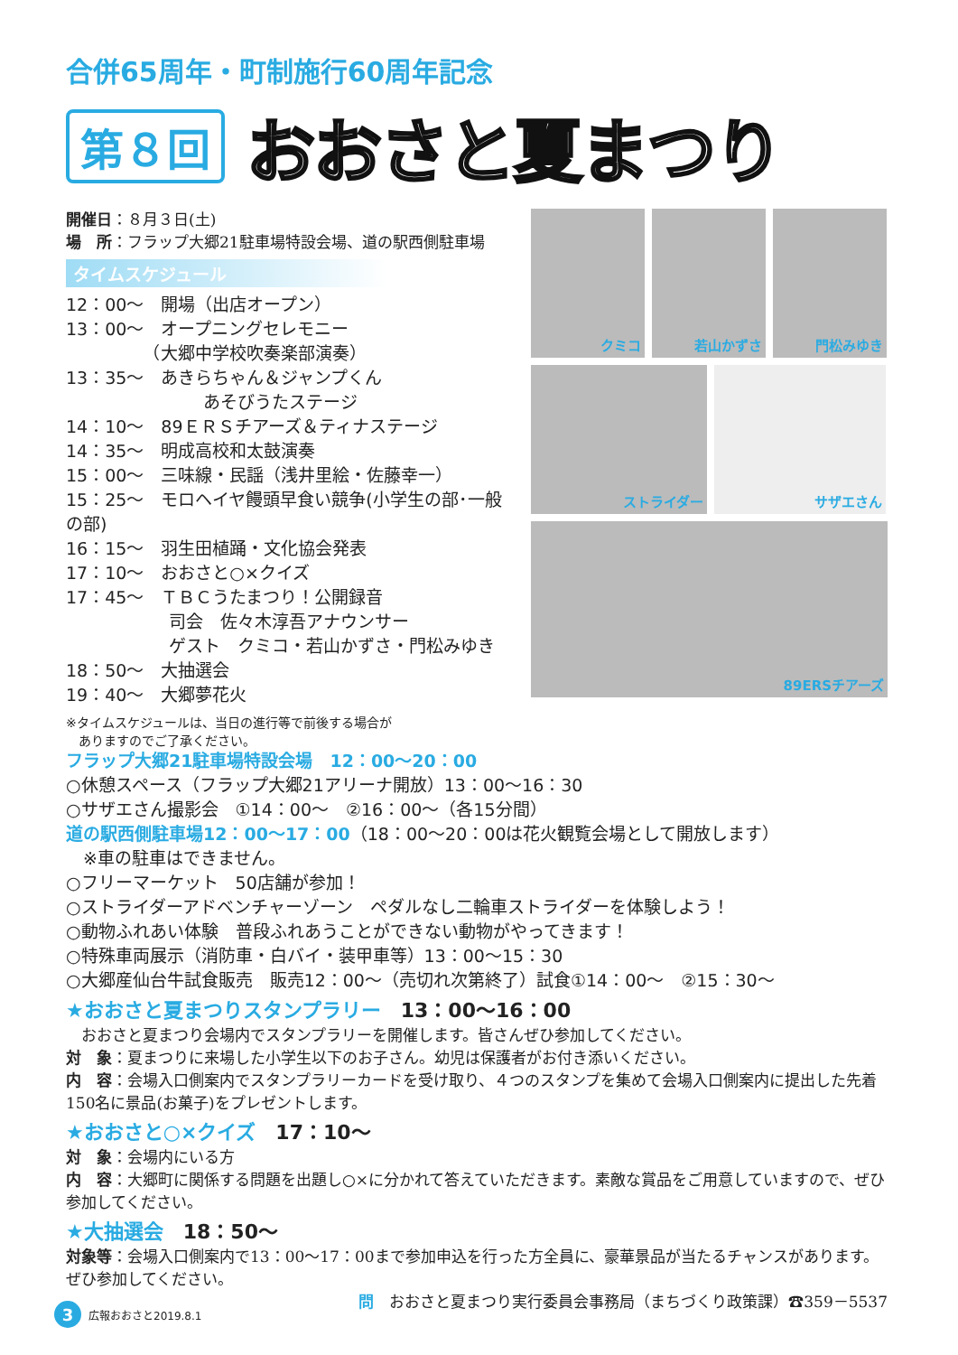合併65周年・町制施行60周年記念
第８回 おおさと夏まつり
開催日：８月３日(土)
場　所：フラップ大郷21駐車場特設会場、道の駅西側駐車場
タイムスケジュール
12：00～　開場（出店オープン）
13：00～　オープニングセレモニー
　　　　　（大郷中学校吹奏楽部演奏）
13：35～　あきらちゃん＆ジャンプくん
　　　　　　　　あそびうたステージ
14：10～　89ＥＲＳチアーズ＆ティナステージ
14：35～　明成高校和太鼓演奏
15：00～　三味線・民謡（浅井里絵・佐藤幸一）
15：25～　モロヘイヤ饅頭早食い競争(小学生の部･一般の部)
16：15～　羽生田植踊・文化協会発表
17：10～　おおさと○×クイズ
17：45～　ＴＢＣうたまつり！公開録音
　　　　　　司会　佐々木淳吾アナウンサー
　　　　　　ゲスト　クミコ・若山かずさ・門松みゆき
18：50～　大抽選会
19：40～　大郷夢花火
※タイムスケジュールは、当日の進行等で前後する場合が
　ありますのでご了承ください。
クミコ 若山かずさ 門松みゆき
ストライダー サザエさん
89ERSチアーズ
フラップ大郷21駐車場特設会場　12：00～20：00
○休憩スペース（フラップ大郷21アリーナ開放）13：00～16：30
○サザエさん撮影会　①14：00～　②16：00～（各15分間）
道の駅西側駐車場12：00～17：00（18：00～20：00は花火観覧会場として開放します）
　※車の駐車はできません。
○フリーマーケット　50店舗が参加！
○ストライダーアドベンチャーゾーン　ペダルなし二輪車ストライダーを体験しよう！
○動物ふれあい体験　普段ふれあうことができない動物がやってきます！
○特殊車両展示（消防車・白バイ・装甲車等）13：00～15：30
○大郷産仙台牛試食販売　販売12：00～（売切れ次第終了）試食①14：00～　②15：30～
★おおさと夏まつりスタンプラリー　13：00～16：00
　おおさと夏まつり会場内でスタンプラリーを開催します。皆さんぜひ参加してください。
対　象：夏まつりに来場した小学生以下のお子さん。幼児は保護者がお付き添いください。
内　容：会場入口側案内でスタンプラリーカードを受け取り、４つのスタンプを集めて会場入口側案内に提出した先着150名に景品(お菓子)をプレゼントします。
★おおさと○×クイズ　17：10～
対　象：会場内にいる方
内　容：大郷町に関係する問題を出題し○×に分かれて答えていただきます。素敵な賞品をご用意していますので、ぜひ参加してください。
★大抽選会　18：50～
対象等：会場入口側案内で13：00～17：00まで参加申込を行った方全員に、豪華景品が当たるチャンスがあります。ぜひ参加してください。
問　おおさと夏まつり実行委員会事務局（まちづくり政策課）☎359－5537
3 広報おおさと2019.8.1